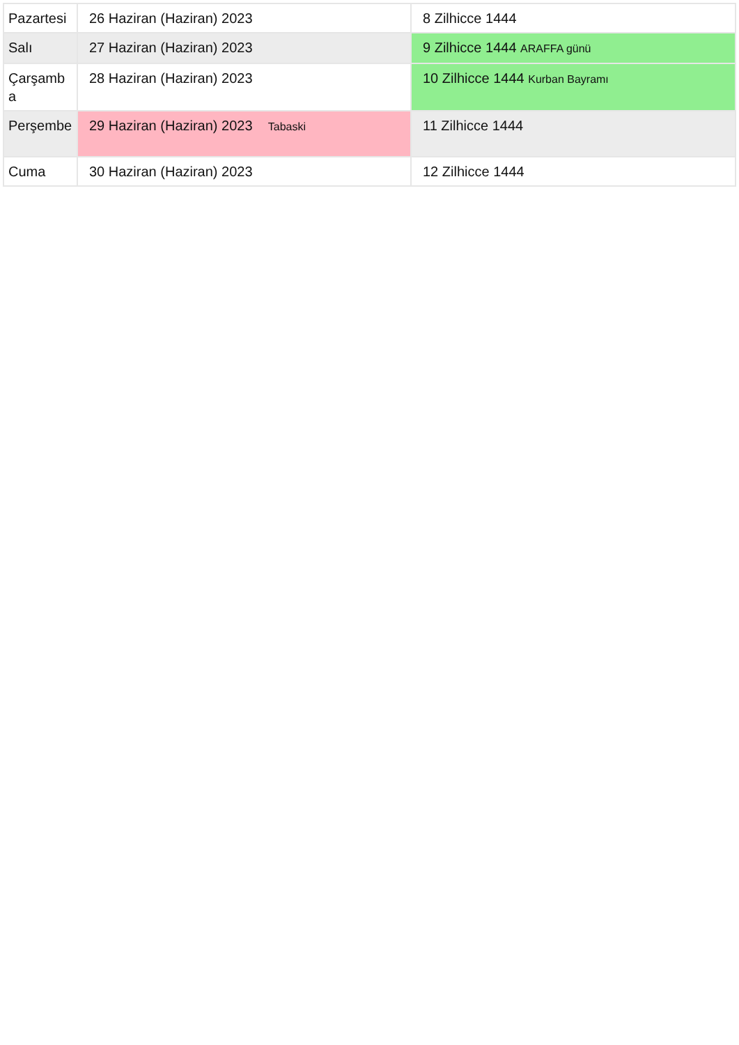| Pazartesi | 26 Haziran (Haziran) 2023 | 8 Zilhicce 1444 |
| Salı | 27 Haziran (Haziran) 2023 | 9 Zilhicce 1444 ARAFFA günü |
| Çarşamba | 28 Haziran (Haziran) 2023 | 10 Zilhicce 1444 Kurban Bayramı |
| Perşembe | 29 Haziran (Haziran) 2023 Tabaski | 11 Zilhicce 1444 |
| Cuma | 30 Haziran (Haziran) 2023 | 12 Zilhicce 1444 |